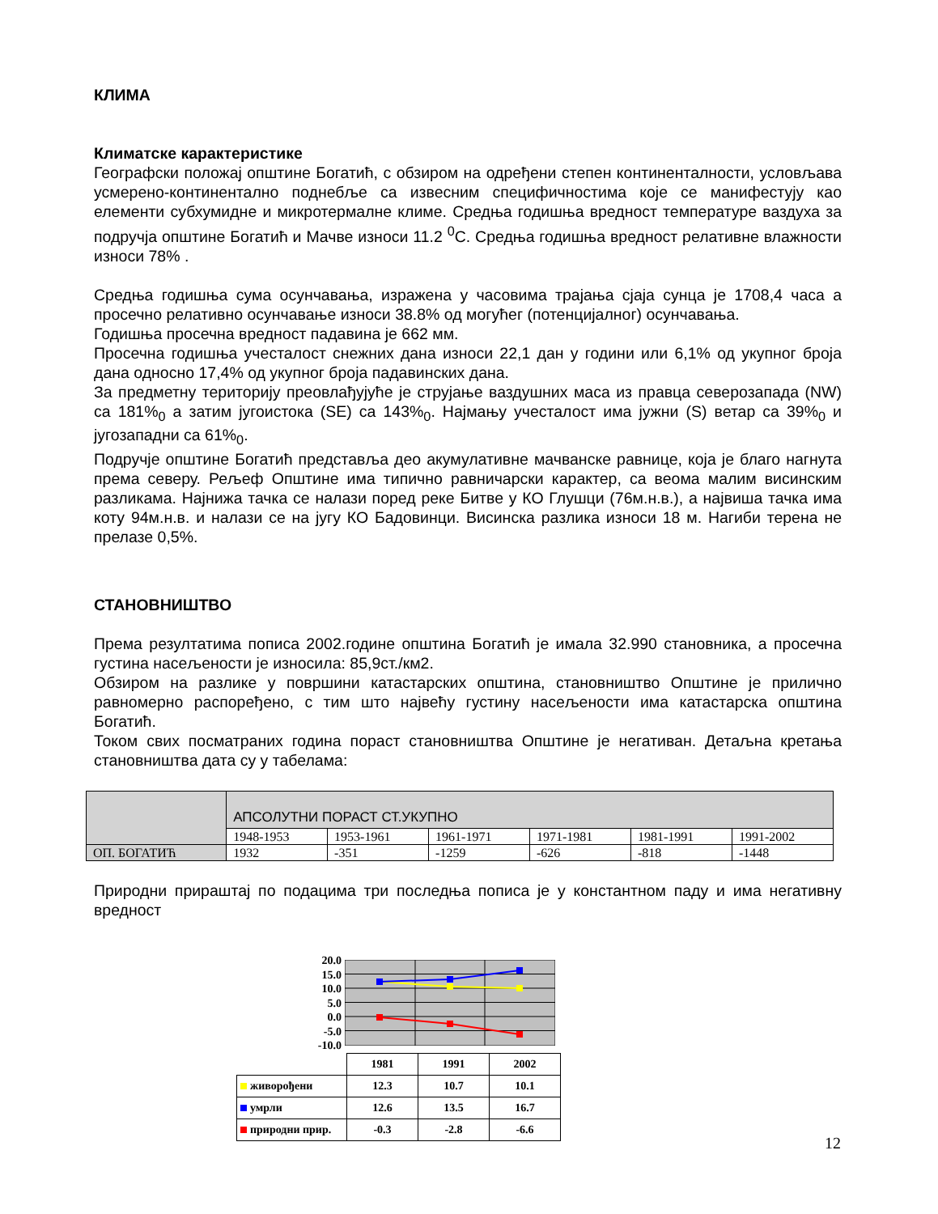КЛИМА
Климатске карактеристике
Географски положај општине Богатић, с обзиром на одређени степен континенталности, условљава усмерено-континентално поднебље са извесним специфичностима које се манифестују као елементи субхумидне и микротермалне климе. Средња годишња вредност температуре ваздуха за подручја општине Богатић и Мачве износи 11.2 <sup>0</sup>C. Средња годишња вредност релативне влажности износи 78% .
Средња годишња сума осунчавања, изражена у часовима трајања сјаја сунца је 1708,4 часа а просечно релативно осунчавање износи 38.8% од могућег (потенцијалног) осунчавања.
Годишња просечна вредност падавина је 662 мм.
Просечна годишња учесталост снежних дана износи 22,1 дан у години или 6,1% од укупног броја дана односно 17,4% од укупног броја падавинских дана.
За предметну територију преовлађујуће је струјање ваздушних маса из правца северозапада (NW) са 181%<sub>0</sub> а затим југоистока (SE) са 143%<sub>0</sub>. Најмању учесталост има јужни (S) ветар са 39%<sub>0</sub> и југозападни са 61%<sub>0</sub>.
Подручје општине Богатић представља део акумулативне мачванске равнице, која је благо нагнута према северу. Рељеф Општине има типично равничарски карактер, са веома малим висинским разликама. Најнижа тачка се налази поред реке Битве у КО Глушци (76м.н.в.), а највиша тачка има коту 94м.н.в. и налази се на југу КО Бадовинци. Висинска разлика износи 18 м. Нагиби терена не прелазе 0,5%.
СТАНОВНИШТВО
Према резултатима пописа 2002.године општина Богатић је имала 32.990 становника, а просечна густина насељености је износила: 85,9ст./км2.
Обзиром на разлике у површини катастарских општина, становништво Општине је прилично равномерно распоређено, с тим што највећу густину насељености има катастарска општина Богатић.
Током свих посматраних година пораст становништва Општине је негативан. Детаљна кретања становништва дата су у табелама:
| | АПСОЛУТНИ ПОРАСТ СТ.УКУПНО | | | | | |
| | 1948-1953 | 1953-1961 | 1961-1971 | 1971-1981 | 1981-1991 | 1991-2002 |
| ОП. БОГАТИЋ | 1932 | -351 | -1259 | -626 | -818 | -1448 |
Природни прираштај по подацима три последња пописа је у константном паду и има негативну вредност
20.0
15.0
10.0
5.0
0.0
-5.0
-10.0
| | 1981 | 1991 | 2002 |
| живорођени | 12.3 | 10.7 | 10.1 |
| умрли | 12.6 | 13.5 | 16.7 |
| природни прир. | -0.3 | -2.8 | -6.6 |
12